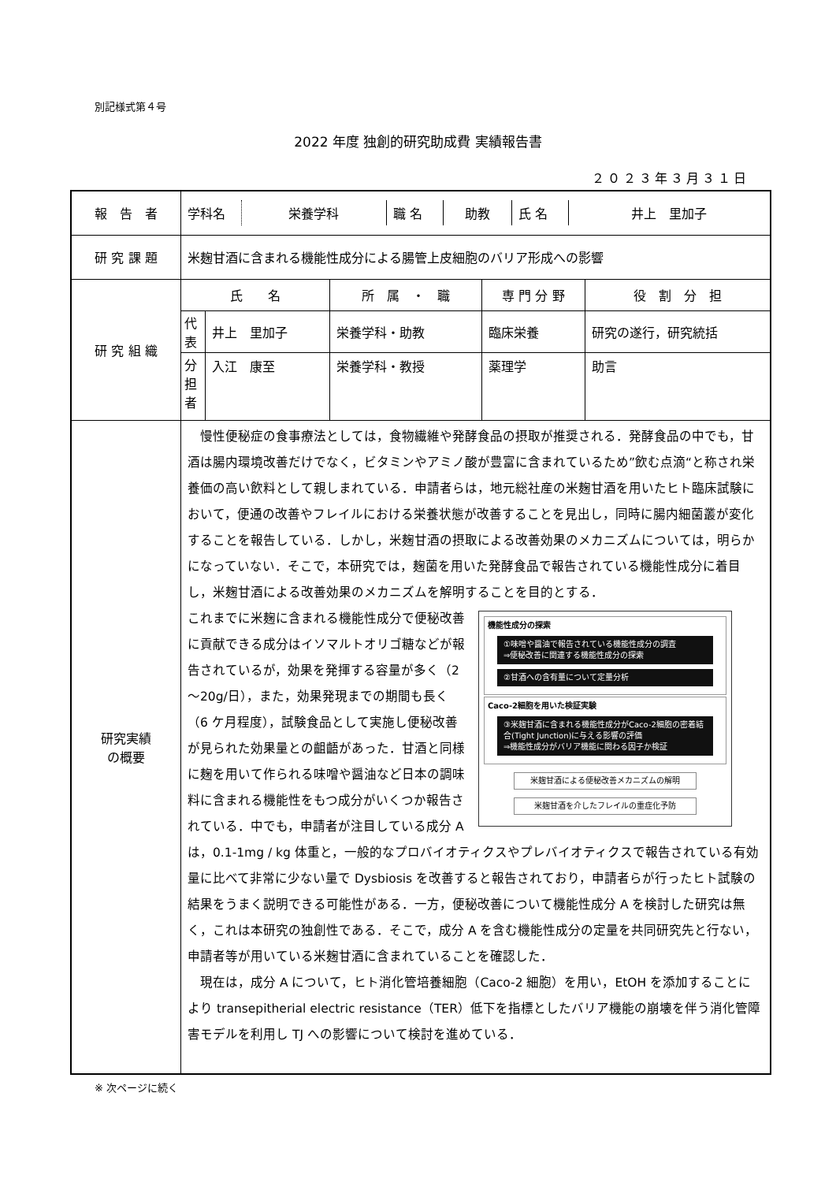別記様式第４号
2022 年度 独創的研究助成費 実績報告書
２０２３年３月３１日
| 報 告 者 | / 学科名 / 栄養学科 / 職 名 / 助教 / 氏 名 / 井上 里加子 / | | | | |
| 研 究 課 題 | 米麹甘酒に含まれる機能性成分による腸管上皮細胞のバリア形成への影響 | | | | |
| 研 究 組 織 | 氏 名 | | 所 属 ・ 職 | 専 門 分 野 | 役 割 分 担 |
| | 代表 | 井上 里加子 | 栄養学科・助教 | 臨床栄養 | 研究の遂行，研究統括 |
| | 分担者 | 入江 康至 | 栄養学科・教授 | 薬理学 | 助言 |
| 研究実績 の概要 | 慢性便秘症の食事療法としては，食物繊維や発酵食品の摂取が推奨される．発酵食品の中でも，甘酒は腸内環境改善だけでなく，ビタミンやアミノ酸が豊富に含まれているため”飲む点滴“と称され栄養価の高い飲料として親しまれている．申請者らは，地元総社産の米麹甘酒を用いたヒト臨床試験において，便通の改善やフレイルにおける栄養状態が改善することを見出し，同時に腸内細菌叢が変化することを報告している．しかし，米麹甘酒の摂取による改善効果のメカニズムについては，明らかになっていない．そこで，本研究では，麹菌を用いた発酵食品で報告されている機能性成分に着目し，米麹甘酒による改善効果のメカニズムを解明することを目的とする． 機能性成分の探索 ①味噌や醤油で報告されている機能性成分の調査 ⇒便秘改善に関連する機能性成分の探索 ②甘酒への含有量について定量分析 Caco-2細胞を用いた検証実験 ③米麹甘酒に含まれる機能性成分がCaco-2細胞の密着結合(Tight Junction)に与える影響の評価 ⇒機能性成分がバリア機能に関わる因子か検証 米麹甘酒による便秘改善メカニズムの解明 米麹甘酒を介したフレイルの重症化予防 これまでに米麹に含まれる機能性成分で便秘改善に貢献できる成分はイソマルトオリゴ糖などが報告されているが，効果を発揮する容量が多く（2～20g/日），また，効果発現までの期間も長く（6 ケ月程度），試験食品として実施し便秘改善が見られた効果量との齟齬があった．甘酒と同様に麹を用いて作られる味噌や醤油など日本の調味料に含まれる機能性をもつ成分がいくつか報告されている．中でも，申請者が注目している成分 A は，0.1-1mg / kg 体重と，一般的なプロバイオティクスやプレバイオティクスで報告されている有効量に比べて非常に少ない量で Dysbiosis を改善すると報告されており，申請者らが行ったヒト試験の結果をうまく説明できる可能性がある．一方，便秘改善について機能性成分 A を検討した研究は無く，これは本研究の独創性である．そこで，成分 A を含む機能性成分の定量を共同研究先と行ない，申請者等が用いている米麹甘酒に含まれていることを確認した． 現在は，成分 A について，ヒト消化管培養細胞（Caco-2 細胞）を用い，EtOH を添加することにより transepitherial electric resistance（TER）低下を指標としたバリア機能の崩壊を伴う消化管障害モデルを利用し TJ への影響について検討を進めている． | | | | |
※ 次ページに続く